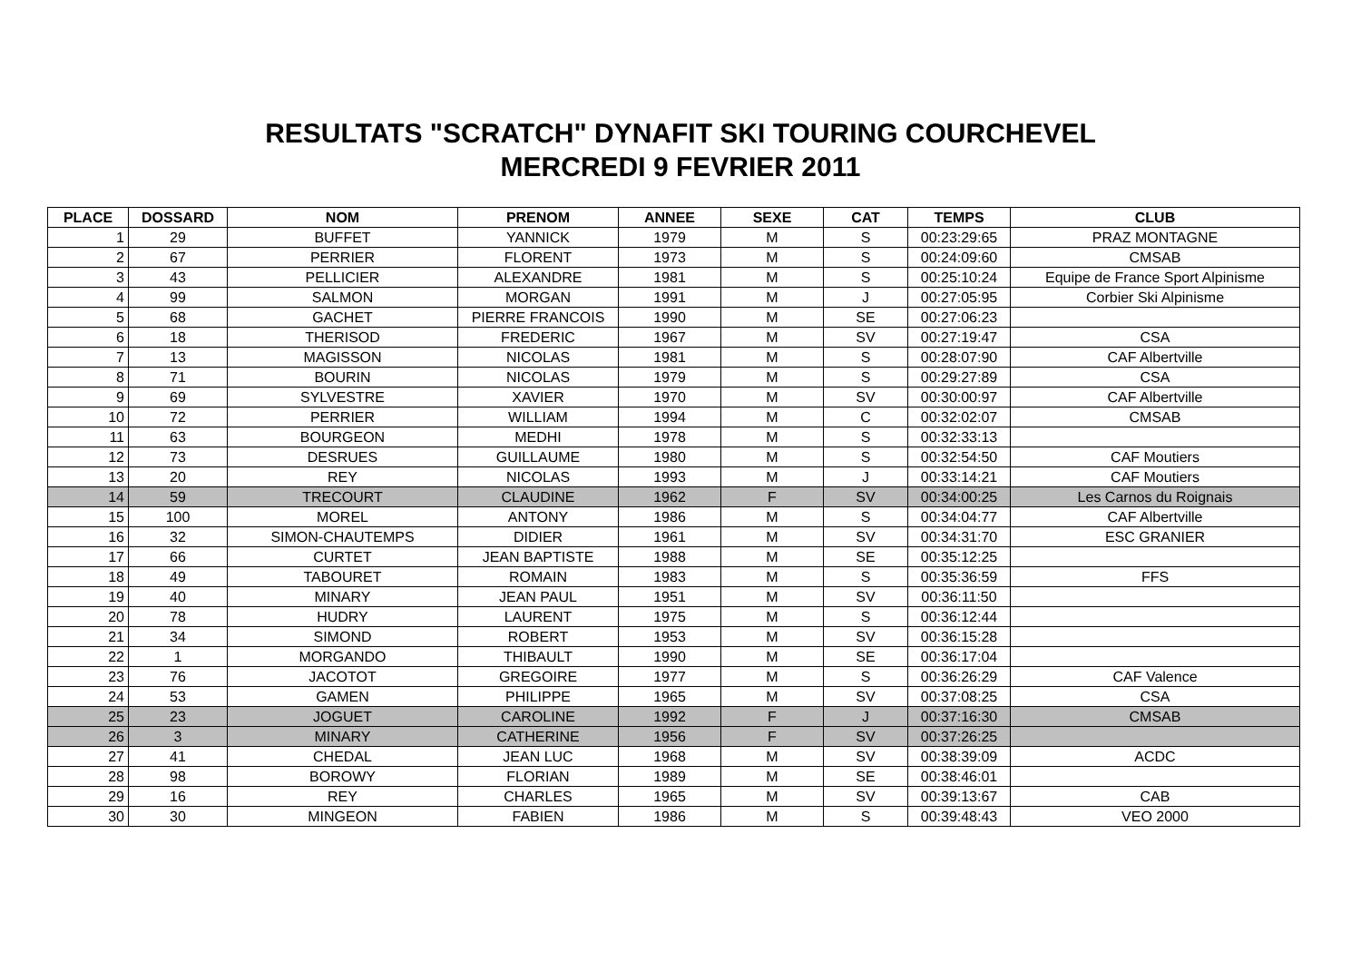RESULTATS "SCRATCH" DYNAFIT SKI TOURING COURCHEVEL
MERCREDI 9 FEVRIER 2011
| PLACE | DOSSARD | NOM | PRENOM | ANNEE | SEXE | CAT | TEMPS | CLUB |
| --- | --- | --- | --- | --- | --- | --- | --- | --- |
| 1 | 29 | BUFFET | YANNICK | 1979 | M | S | 00:23:29:65 | PRAZ MONTAGNE |
| 2 | 67 | PERRIER | FLORENT | 1973 | M | S | 00:24:09:60 | CMSAB |
| 3 | 43 | PELLICIER | ALEXANDRE | 1981 | M | S | 00:25:10:24 | Equipe de France Sport Alpinisme |
| 4 | 99 | SALMON | MORGAN | 1991 | M | J | 00:27:05:95 | Corbier Ski Alpinisme |
| 5 | 68 | GACHET | PIERRE FRANCOIS | 1990 | M | SE | 00:27:06:23 | |
| 6 | 18 | THERISOD | FREDERIC | 1967 | M | SV | 00:27:19:47 | CSA |
| 7 | 13 | MAGISSON | NICOLAS | 1981 | M | S | 00:28:07:90 | CAF Albertville |
| 8 | 71 | BOURIN | NICOLAS | 1979 | M | S | 00:29:27:89 | CSA |
| 9 | 69 | SYLVESTRE | XAVIER | 1970 | M | SV | 00:30:00:97 | CAF Albertville |
| 10 | 72 | PERRIER | WILLIAM | 1994 | M | C | 00:32:02:07 | CMSAB |
| 11 | 63 | BOURGEON | MEDHI | 1978 | M | S | 00:32:33:13 | |
| 12 | 73 | DESRUES | GUILLAUME | 1980 | M | S | 00:32:54:50 | CAF Moutiers |
| 13 | 20 | REY | NICOLAS | 1993 | M | J | 00:33:14:21 | CAF Moutiers |
| 14 | 59 | TRECOURT | CLAUDINE | 1962 | F | SV | 00:34:00:25 | Les Carnos du Roignais |
| 15 | 100 | MOREL | ANTONY | 1986 | M | S | 00:34:04:77 | CAF Albertville |
| 16 | 32 | SIMON-CHAUTEMPS | DIDIER | 1961 | M | SV | 00:34:31:70 | ESC GRANIER |
| 17 | 66 | CURTET | JEAN BAPTISTE | 1988 | M | SE | 00:35:12:25 | |
| 18 | 49 | TABOURET | ROMAIN | 1983 | M | S | 00:35:36:59 | FFS |
| 19 | 40 | MINARY | JEAN PAUL | 1951 | M | SV | 00:36:11:50 | |
| 20 | 78 | HUDRY | LAURENT | 1975 | M | S | 00:36:12:44 | |
| 21 | 34 | SIMOND | ROBERT | 1953 | M | SV | 00:36:15:28 | |
| 22 | 1 | MORGANDO | THIBAULT | 1990 | M | SE | 00:36:17:04 | |
| 23 | 76 | JACOTOT | GREGOIRE | 1977 | M | S | 00:36:26:29 | CAF Valence |
| 24 | 53 | GAMEN | PHILIPPE | 1965 | M | SV | 00:37:08:25 | CSA |
| 25 | 23 | JOGUET | CAROLINE | 1992 | F | J | 00:37:16:30 | CMSAB |
| 26 | 3 | MINARY | CATHERINE | 1956 | F | SV | 00:37:26:25 | |
| 27 | 41 | CHEDAL | JEAN LUC | 1968 | M | SV | 00:38:39:09 | ACDC |
| 28 | 98 | BOROWY | FLORIAN | 1989 | M | SE | 00:38:46:01 | |
| 29 | 16 | REY | CHARLES | 1965 | M | SV | 00:39:13:67 | CAB |
| 30 | 30 | MINGEON | FABIEN | 1986 | M | S | 00:39:48:43 | VEO 2000 |